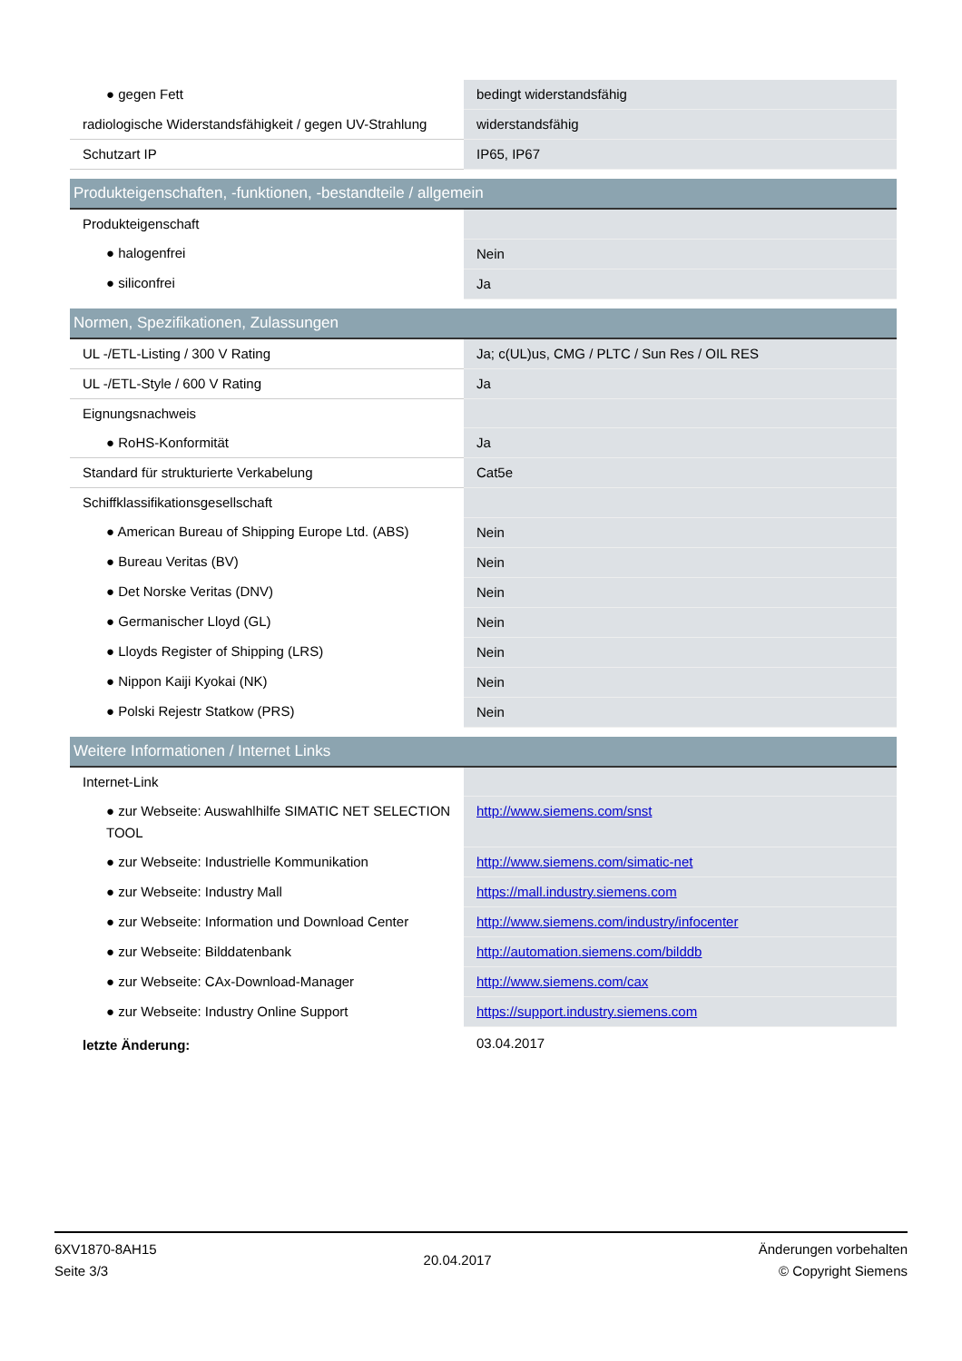| ● gegen Fett | bedingt widerstandsfähig |
| radiologische Widerstandsfähigkeit / gegen UV-Strahlung | widerstandsfähig |
| Schutzart IP | IP65, IP67 |
| Produkteigenschaften, -funktionen, -bestandteile / allgemein | |
| Produkteigenschaft | |
| ● halogenfrei | Nein |
| ● siliconfrei | Ja |
| Normen, Spezifikationen, Zulassungen | |
| UL -/ETL-Listing / 300 V Rating | Ja; c(UL)us, CMG / PLTC / Sun Res / OIL RES |
| UL -/ETL-Style / 600 V Rating | Ja |
| Eignungsnachweis | |
| ● RoHS-Konformität | Ja |
| Standard für strukturierte Verkabelung | Cat5e |
| Schiffklassifikationsgesellschaft | |
| ● American Bureau of Shipping Europe Ltd. (ABS) | Nein |
| ● Bureau Veritas (BV) | Nein |
| ● Det Norske Veritas (DNV) | Nein |
| ● Germanischer Lloyd (GL) | Nein |
| ● Lloyds Register of Shipping (LRS) | Nein |
| ● Nippon Kaiji Kyokai (NK) | Nein |
| ● Polski Rejestr Statkow (PRS) | Nein |
| Weitere Informationen / Internet Links | |
| Internet-Link | |
| ● zur Webseite: Auswahlhilfe SIMATIC NET SELECTION TOOL | http://www.siemens.com/snst |
| ● zur Webseite: Industrielle Kommunikation | http://www.siemens.com/simatic-net |
| ● zur Webseite: Industry Mall | https://mall.industry.siemens.com |
| ● zur Webseite: Information und Download Center | http://www.siemens.com/industry/infocenter |
| ● zur Webseite: Bilddatenbank | http://automation.siemens.com/bilddb |
| ● zur Webseite: CAx-Download-Manager | http://www.siemens.com/cax |
| ● zur Webseite: Industry Online Support | https://support.industry.siemens.com |
| letzte Änderung: | 03.04.2017 |
6XV1870-8AH15
Seite 3/3
20.04.2017
Änderungen vorbehalten
© Copyright Siemens